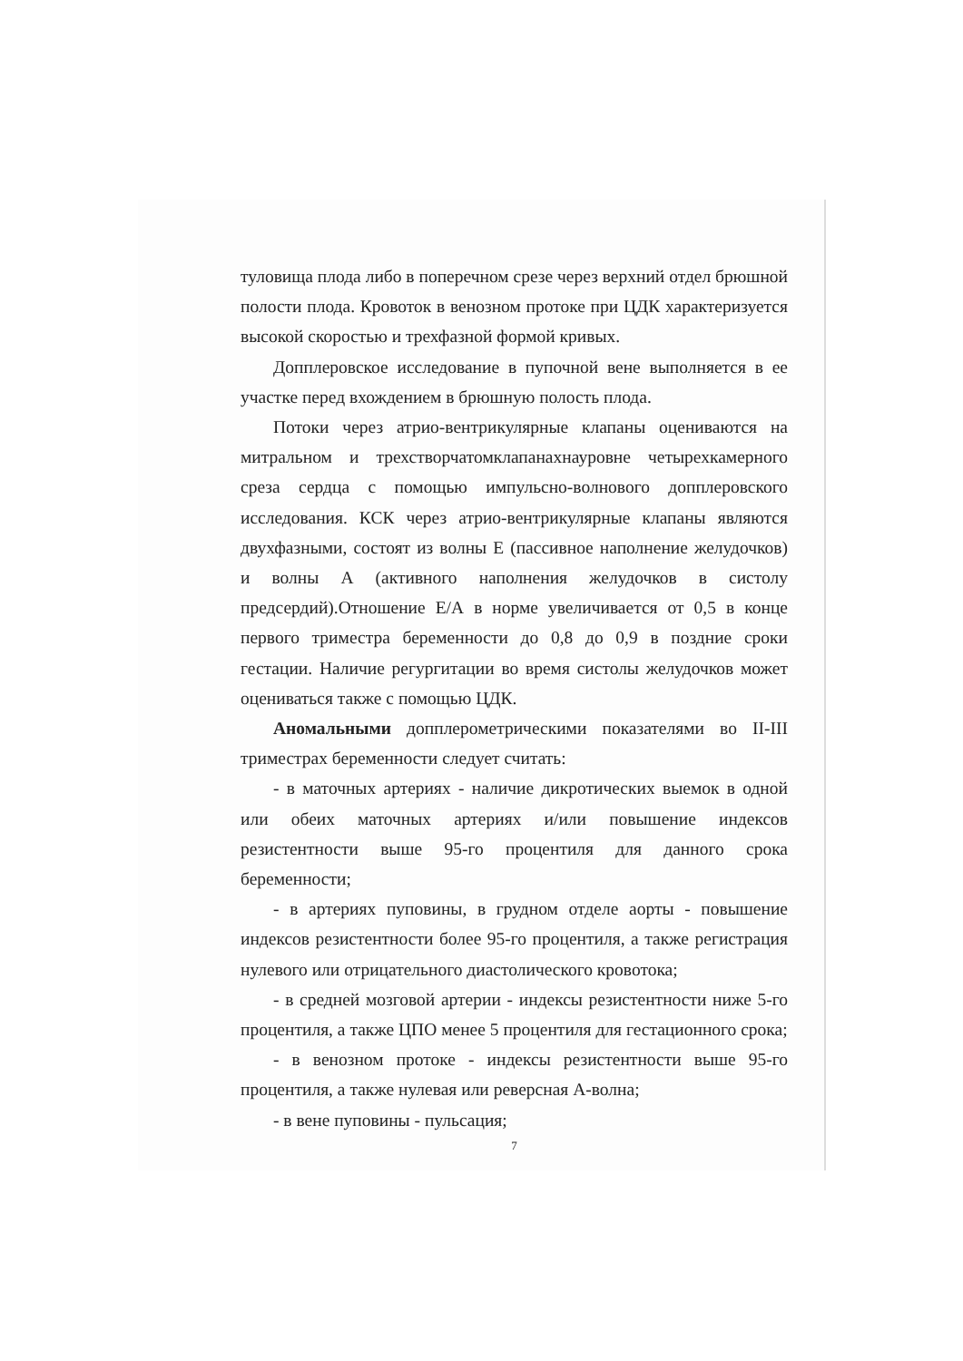туловища плода либо в поперечном срезе через верхний отдел брюшной полости плода. Кровоток в венозном протоке при ЦДК характеризуется высокой скоростью и трехфазной формой кривых.
Допплеровское исследование в пупочной вене выполняется в ее участке перед вхождением в брюшную полость плода.
Потоки через атрио-вентрикулярные клапаны оцениваются на митральном и трехстворчатомклапанахнауровне четырехкамерного среза сердца с помощью импульсно-волнового допплеровского исследования. КСК через атрио-вентрикулярные клапаны являются двухфазными, состоят из волны Е (пассивное наполнение желудочков) и волны А (активного наполнения желудочков в систолу предсердий).Отношение Е/А в норме увеличивается от 0,5 в конце первого триместра беременности до 0,8 до 0,9 в поздние сроки гестации. Наличие регургитации во время систолы желудочков может оцениваться также с помощью ЦДК.
Аномальными допплерометрическими показателями во II-III триместрах беременности следует считать:
- в маточных артериях - наличие дикротических выемок в одной или обеих маточных артериях и/или повышение индексов резистентности выше 95-го процентиля для данного срока беременности;
- в артериях пуповины, в грудном отделе аорты - повышение индексов резистентности более 95-го процентиля, а также регистрация нулевого или отрицательного диастолического кровотока;
- в средней мозговой артерии - индексы резистентности ниже 5-го процентиля, а также ЦПО менее 5 процентиля для гестационного срока;
- в венозном протоке - индексы резистентности выше 95-го процентиля, а также нулевая или реверсная А-волна;
- в вене пуповины - пульсация;
7